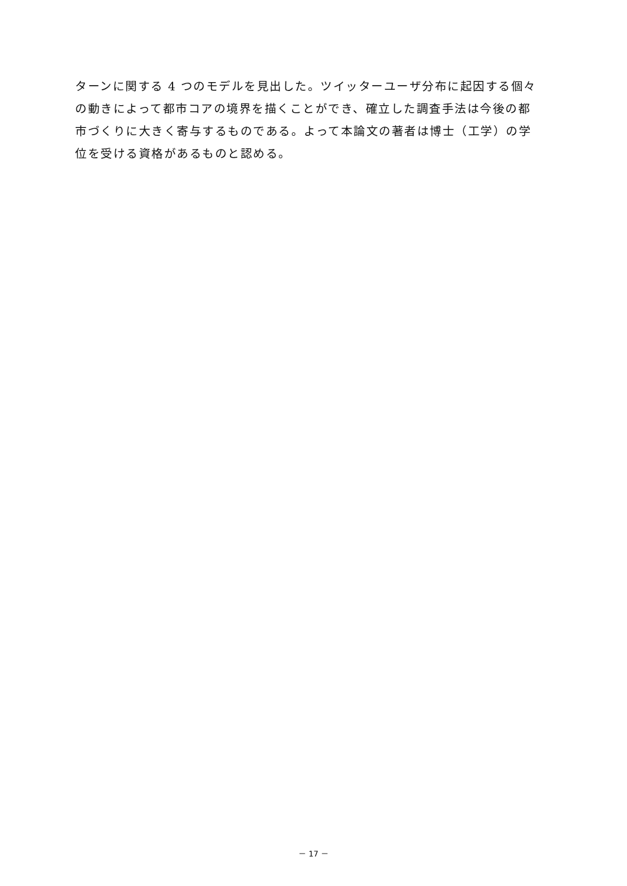ターンに関する 4 つのモデルを見出した。ツイッターユーザ分布に起因する個々
の動きによって都市コアの境界を描くことができ、確立した調査手法は今後の都
市づくりに大きく寄与するものである。よって本論文の著者は博士（工学）の学
位を受ける資格があるものと認める。
－ 17 －